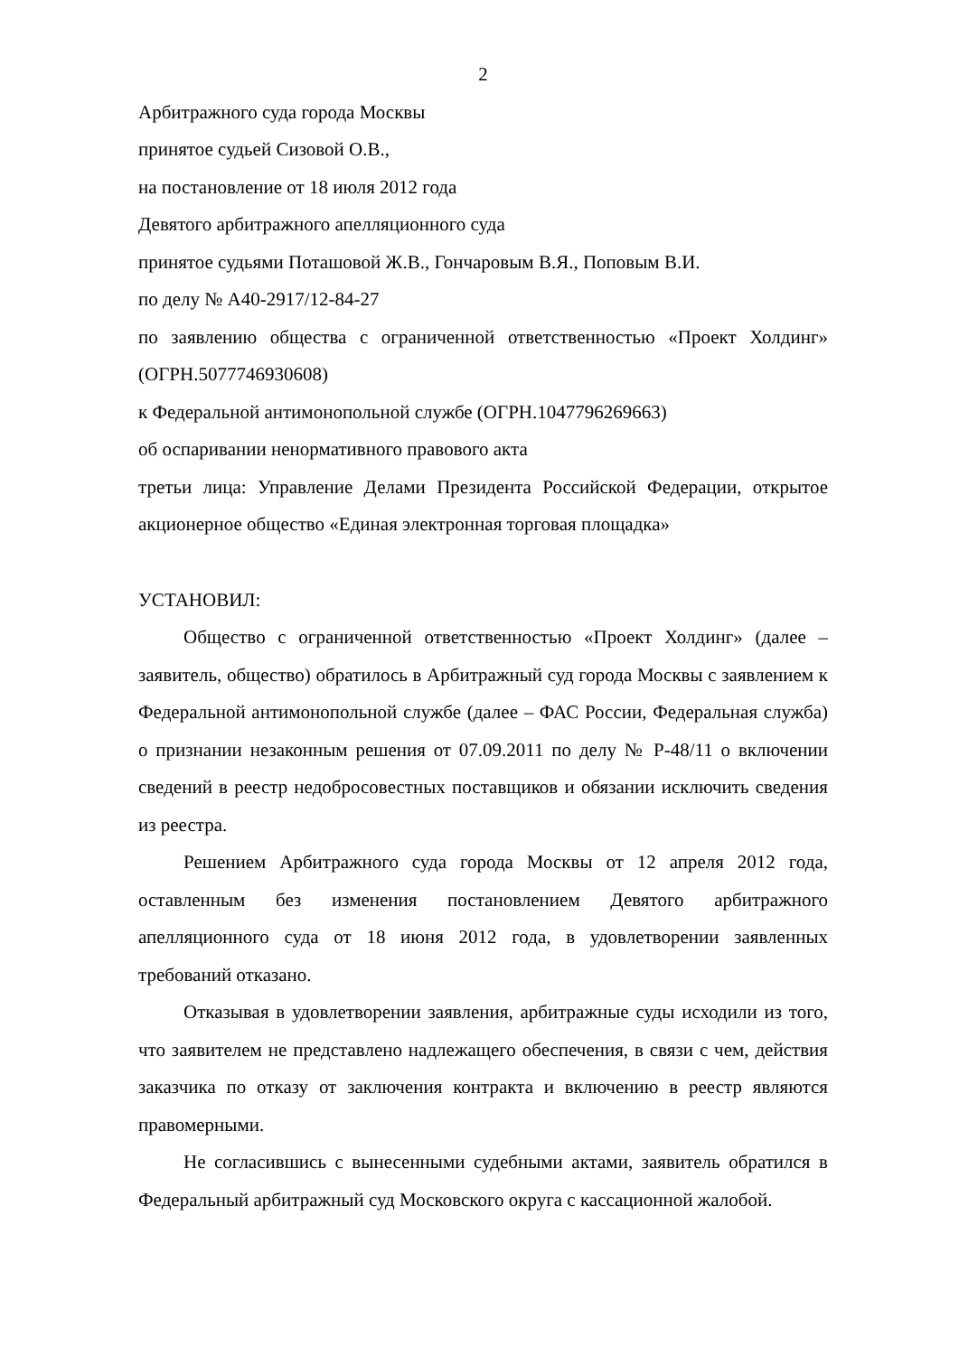2
Арбитражного суда города Москвы
принятое судьей Сизовой О.В.,
на постановление от 18 июля 2012 года
Девятого арбитражного апелляционного суда
принятое судьями Поташовой Ж.В., Гончаровым В.Я., Поповым В.И.
по делу № А40-2917/12-84-27
по заявлению общества с ограниченной ответственностью «Проект Холдинг» (ОГРН.5077746930608)
к Федеральной антимонопольной службе (ОГРН.1047796269663)
об оспаривании ненормативного правового акта
третьи лица: Управление Делами Президента Российской Федерации, открытое акционерное общество «Единая электронная торговая площадка»
УСТАНОВИЛ:
Общество с ограниченной ответственностью «Проект Холдинг» (далее – заявитель, общество) обратилось в Арбитражный суд города Москвы с заявлением к Федеральной антимонопольной службе (далее – ФАС России, Федеральная служба) о признании незаконным решения от 07.09.2011 по делу № Р-48/11 о включении сведений в реестр недобросовестных поставщиков и обязании исключить сведения из реестра.
Решением Арбитражного суда города Москвы от 12 апреля 2012 года, оставленным без изменения постановлением Девятого арбитражного апелляционного суда от 18 июня 2012 года, в удовлетворении заявленных требований отказано.
Отказывая в удовлетворении заявления, арбитражные суды исходили из того, что заявителем не представлено надлежащего обеспечения, в связи с чем, действия заказчика по отказу от заключения контракта и включению в реестр являются правомерными.
Не согласившись с вынесенными судебными актами, заявитель обратился в Федеральный арбитражный суд Московского округа с кассационной жалобой.